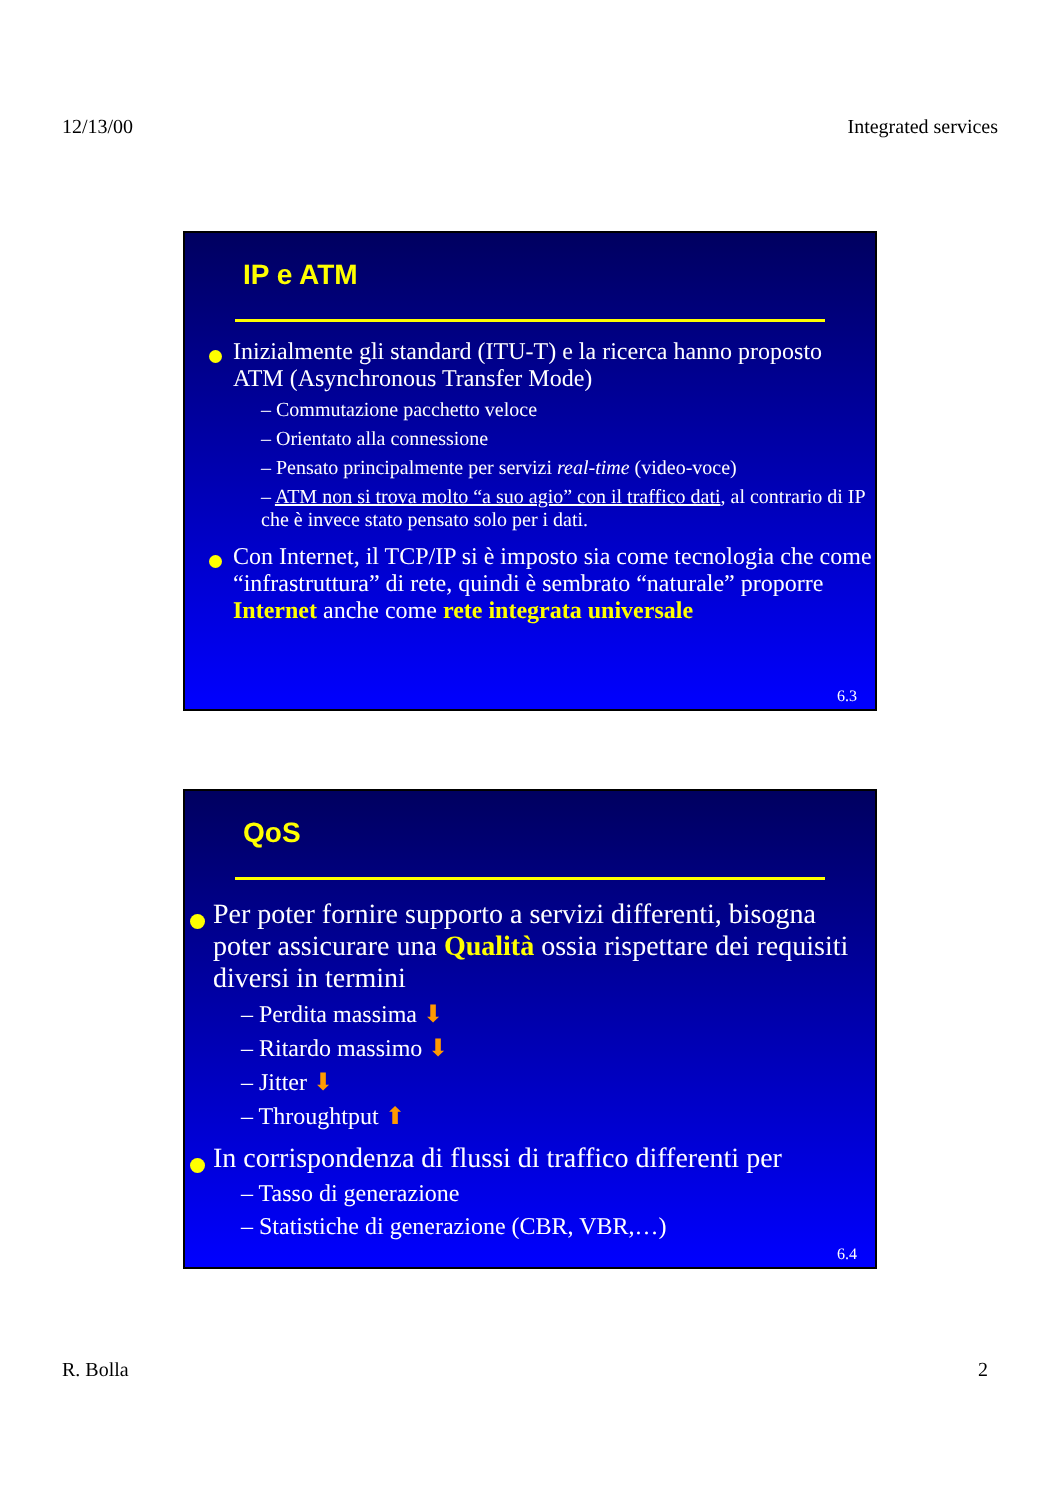12/13/00 Integrated services
IP e ATM
Inizialmente gli standard (ITU-T) e la ricerca hanno proposto ATM (Asynchronous Transfer Mode)
– Commutazione pacchetto veloce
– Orientato alla connessione
– Pensato principalmente per servizi real-time (video-voce)
– ATM non si trova molto “a suo agio” con il traffico dati, al contrario di IP che è invece stato pensato solo per i dati.
Con Internet, il TCP/IP si è imposto sia come tecnologia che come “infrastruttura” di rete, quindi è sembrato “naturale” proporre Internet anche come rete integrata universale
6.3
QoS
Per poter fornire supporto a servizi differenti, bisogna poter assicurare una Qualità ossia rispettare dei requisiti diversi in termini
– Perdita massima ⬇
– Ritardo massimo ⬇
– Jitter ⬇
– Throughtput ⬆
In corrispondenza di flussi di traffico differenti per
– Tasso di generazione
– Statistiche di generazione (CBR, VBR,…)
6.4
R. Bolla 2